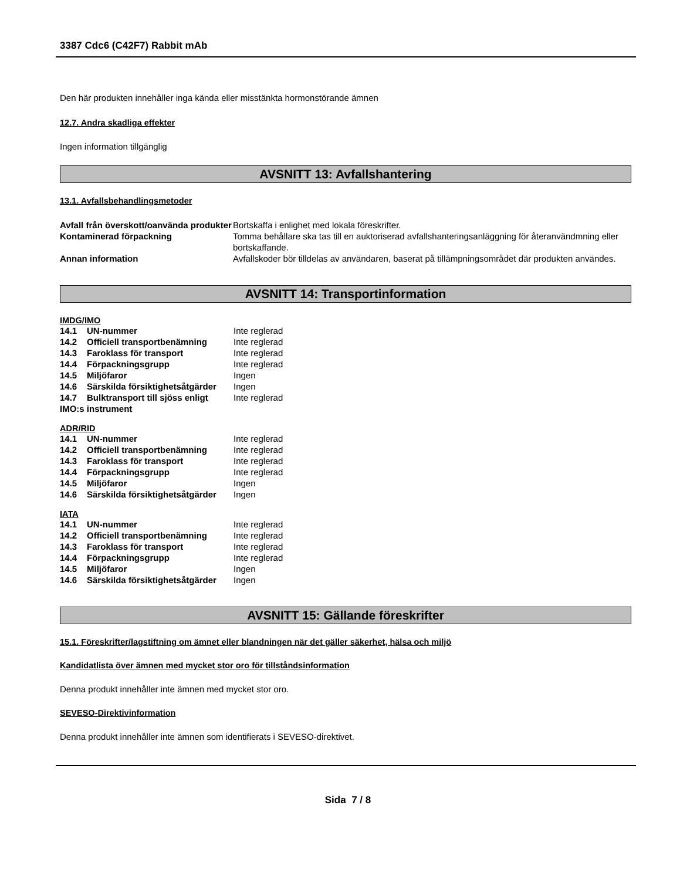3387 Cdc6 (C42F7) Rabbit mAb
Den här produkten innehåller inga kända eller misstänkta hormonstörande ämnen
12.7. Andra skadliga effekter
Ingen information tillgänglig
AVSNITT 13: Avfallshantering
13.1. Avfallsbehandlingsmetoder
| Avfall från överskott/oanvända produkter | Bortskaffa i enlighet med lokala föreskrifter. |
| Kontaminerad förpackning | Tomma behållare ska tas till en auktoriserad avfallshanteringsanläggning för återanvändmning eller bortskaffande. |
| Annan information | Avfallskoder bör tilldelas av användaren, baserat på tillämpningsområdet där produkten användes. |
AVSNITT 14: Transportinformation
IMDG/IMO
| 14.1 | UN-nummer | Inte reglerad |
| 14.2 | Officiell transportbenämning | Inte reglerad |
| 14.3 | Faroklass för transport | Inte reglerad |
| 14.4 | Förpackningsgrupp | Inte reglerad |
| 14.5 | Miljöfaror | Ingen |
| 14.6 | Särskilda försiktighetsåtgärder | Ingen |
| 14.7 | Bulktransport till sjöss enligt | Inte reglerad |
| IMO:s instrument | | |
ADR/RID
| 14.1 | UN-nummer | Inte reglerad |
| 14.2 | Officiell transportbenämning | Inte reglerad |
| 14.3 | Faroklass för transport | Inte reglerad |
| 14.4 | Förpackningsgrupp | Inte reglerad |
| 14.5 | Miljöfaror | Ingen |
| 14.6 | Särskilda försiktighetsåtgärder | Ingen |
IATA
| 14.1 | UN-nummer | Inte reglerad |
| 14.2 | Officiell transportbenämning | Inte reglerad |
| 14.3 | Faroklass för transport | Inte reglerad |
| 14.4 | Förpackningsgrupp | Inte reglerad |
| 14.5 | Miljöfaror | Ingen |
| 14.6 | Särskilda försiktighetsåtgärder | Ingen |
AVSNITT 15: Gällande föreskrifter
15.1. Föreskrifter/lagstiftning om ämnet eller blandningen när det gäller säkerhet, hälsa och miljö
Kandidatlista över ämnen med mycket stor oro för tillståndsinformation
Denna produkt innehåller inte ämnen med mycket stor oro.
SEVESO-Direktivinformation
Denna produkt innehåller inte ämnen som identifierats i SEVESO-direktivet.
Sida 7 / 8